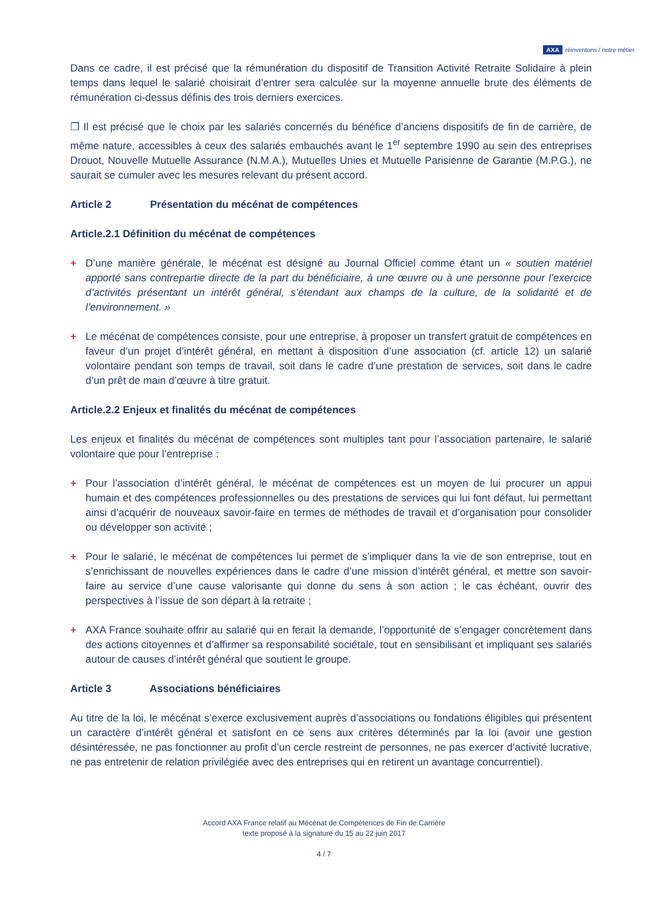AXA réinventons / notre métier
Dans ce cadre, il est précisé que la rémunération du dispositif de Transition Activité Retraite Solidaire à plein temps dans lequel le salarié choisirait d’entrer sera calculée sur la moyenne annuelle brute des éléments de rémunération ci-dessus définis des trois derniers exercices.
❐ Il est précisé que le choix par les salariés concernés du bénéfice d’anciens dispositifs de fin de carrière, de même nature, accessibles à ceux des salariés embauchés avant le 1<sup>er</sup> septembre 1990 au sein des entreprises Drouot, Nouvelle Mutuelle Assurance (N.M.A.), Mutuelles Unies et Mutuelle Parisienne de Garantie (M.P.G.), ne saurait se cumuler avec les mesures relevant du présent accord.
Article 2 Présentation du mécénat de compétences
Article.2.1 Définition du mécénat de compétences
+ D’une manière générale, le mécénat est désigné au Journal Officiel comme étant un « soutien matériel apporté sans contrepartie directe de la part du bénéficiaire, à une œuvre ou à une personne pour l’exercice d’activités présentant un intérêt général, s’étendant aux champs de la culture, de la solidarité et de l’environnement. »
+ Le mécénat de compétences consiste, pour une entreprise, à proposer un transfert gratuit de compétences en faveur d’un projet d’intérêt général, en mettant à disposition d’une association (cf. article 12) un salarié volontaire pendant son temps de travail, soit dans le cadre d’une prestation de services, soit dans le cadre d’un prêt de main d’œuvre à titre gratuit.
Article.2.2 Enjeux et finalités du mécénat de compétences
Les enjeux et finalités du mécénat de compétences sont multiples tant pour l’association partenaire, le salarié volontaire que pour l’entreprise :
+ Pour l’association d’intérêt général, le mécénat de compétences est un moyen de lui procurer un appui humain et des compétences professionnelles ou des prestations de services qui lui font défaut, lui permettant ainsi d’acquérir de nouveaux savoir-faire en termes de méthodes de travail et d’organisation pour consolider ou développer son activité ;
+ Pour le salarié, le mécénat de compétences lui permet de s’impliquer dans la vie de son entreprise, tout en s’enrichissant de nouvelles expériences dans le cadre d’une mission d’intérêt général, et mettre son savoir-faire au service d’une cause valorisante qui donne du sens à son action ; le cas échéant, ouvrir des perspectives à l’issue de son départ à la retraite ;
+ AXA France souhaite offrir au salarié qui en ferait la demande, l’opportunité de s’engager concrètement dans des actions citoyennes et d’affirmer sa responsabilité sociétale, tout en sensibilisant et impliquant ses salariés autour de causes d’intérêt général que soutient le groupe.
Article 3 Associations bénéficiaires
Au titre de la loi, le mécénat s’exerce exclusivement auprès d’associations ou fondations éligibles qui présentent un caractère d’intérêt général et satisfont en ce sens aux critères déterminés par la loi (avoir une gestion désintéressée, ne pas fonctionner au profit d’un cercle restreint de personnes, ne pas exercer d’activité lucrative, ne pas entretenir de relation privilégiée avec des entreprises qui en retirent un avantage concurrentiel).
Accord AXA France relatif au Mécénat de Compétences de Fin de Carrière
texte proposé à la signature du 15 au 22 juin 2017
4 / 7